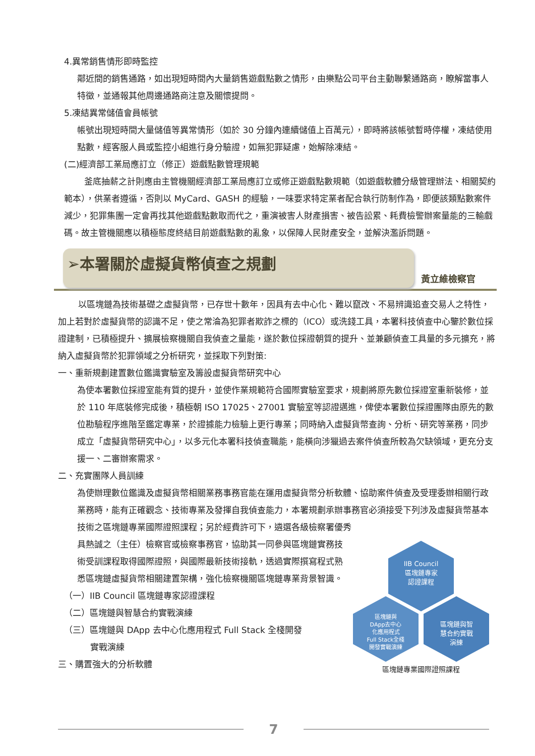4.異常銷售情形即時監控
鄰近間的銷售通路，如出現短時間內大量銷售遊戲點數之情形，由樂點公司平台主動聯繫通路商，瞭解當事人特徵，並通報其他周邊通路商注意及關懷提問。
5.凍結異常儲值會員帳號
帳號出現短時間大量儲值等異常情形（如於 30 分鐘內連續儲值上百萬元），即時將該帳號暫時停權，凍結使用點數，經客服人員或監控小組進行身分驗證，如無犯罪疑慮，始解除凍結。
(二)經濟部工業局應訂立（修正）遊戲點數管理規範
釜底抽薪之計則應由主管機關經濟部工業局應訂立或修正遊戲點數規範（如遊戲軟體分級管理辦法、相關契約範本），供業者遵循，否則以 MyCard、GASH 的經驗，一味要求特定業者配合執行防制作為，即便該類點數案件減少，犯罪集團一定會再找其他遊戲點數取而代之，重演被害人財產損害、被告訟累、耗費檢警辦案量能的三輸戲碼。故主管機關應以積極態度終結目前遊戲點數的亂象，以保障人民財產安全，並解決濫訴問題。
➢本署關於虛擬貨幣偵查之規劃
黃立維檢察官
以區塊鏈為技術基礎之虛擬貨幣，已存世十數年，因具有去中心化、難以竄改、不易辨識追查交易人之特性，加上若對於虛擬貨幣的認識不足，使之常淪為犯罪者欺詐之標的（ICO）或洗錢工具，本署科技偵查中心鑒於數位採證建制，已積極提升、擴展檢察機關自我偵查之量能，遂於數位採證朝質的提升、並兼顧偵查工具量的多元擴充，將納入虛擬貨幣於犯罪領域之分析研究，並採取下列對策:
一、重新規劃建置數位鑑識實驗室及籌設虛擬貨幣研究中心
為使本署數位採證室能有質的提升，並使作業規範符合國際實驗室要求，規劃將原先數位採證室重新裝修，並於 110 年底裝修完成後，積極朝 ISO 17025、27001 實驗室等認證邁進，俾使本署數位採證團隊由原先的數位勘驗程序進階至鑑定專業，於證據能力檢驗上更行專業；同時納入虛擬貨幣查詢、分析、研究等業務，同步成立「虛擬貨幣研究中心」，以多元化本署科技偵查職能，能橫向涉獵過去案件偵查所較為欠缺領域，更充分支援一、二審辦案需求。
二、充實團隊人員訓練
為使辦理數位鑑識及虛擬貨幣相關業務事務官能在運用虛擬貨幣分析軟體、協助案件偵查及受理委辦相關行政業務時，能有正確觀念、技術專業及發揮自我偵查能力，本署規劃承辦事務官必須接受下列涉及虛擬貨幣基本技術之區塊鏈專業國際證照課程；另於經費許可下，遴選各級檢察署優秀
IIB Council
區塊鏈專家
認證課程
區塊鏈與
DApp去中心
化應用程式
Full Stack全棧
開發實戰演練
區塊鏈與智
慧合約實戰
演練
區塊鏈專業國際證照課程
具熱誠之（主任）檢察官或檢察事務官，協助其一同參與區塊鏈實務技術受訓課程取得國際證照，與國際最新技術接軌，透過實際撰寫程式熟悉區塊鏈虛擬貨幣相關建置架構，強化檢察機關區塊鏈專業背景智識。
（一）IIB Council 區塊鏈專家認證課程
（二）區塊鏈與智慧合約實戰演練
（三）區塊鏈與 DApp 去中心化應用程式 Full Stack 全棧開發
實戰演練
三、購置強大的分析軟體
7